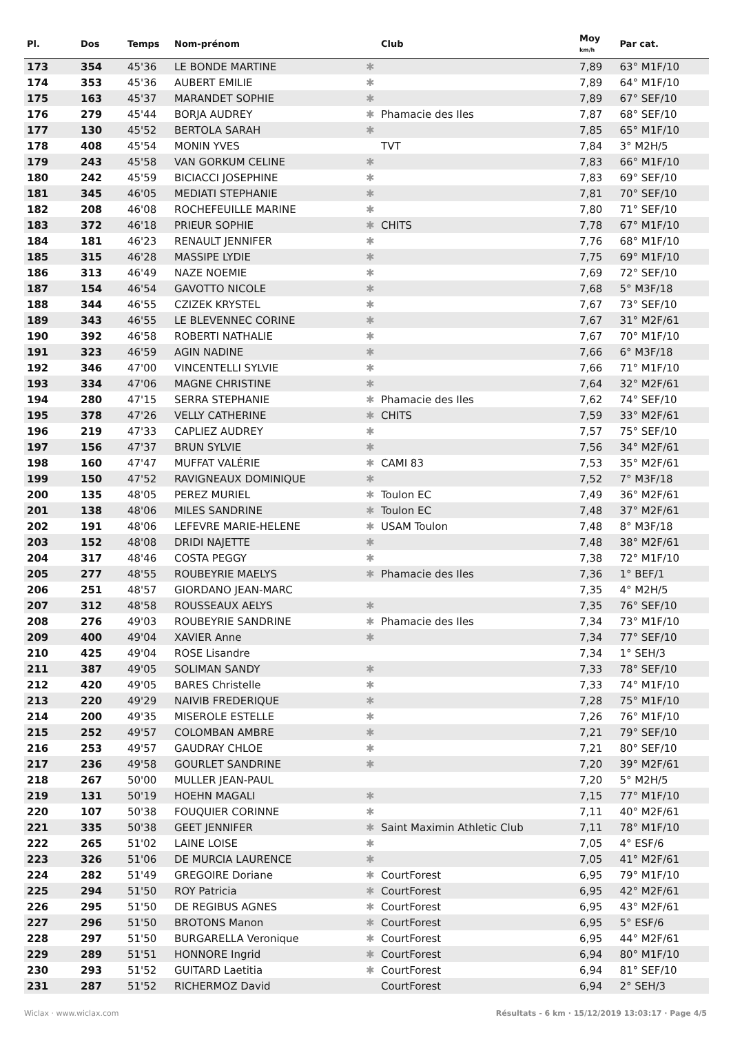| Pl. | Dos | Temps | Nom-prénom | | Club | Moy km/h | Par cat. |
| --- | --- | --- | --- | --- | --- | --- | --- |
| 173 | 354 | 45'36 | LE BONDE MARTINE | ✱ | | 7,89 | 63° M1F/10 |
| 174 | 353 | 45'36 | AUBERT EMILIE | ✱ | | 7,89 | 64° M1F/10 |
| 175 | 163 | 45'37 | MARANDET SOPHIE | ✱ | | 7,89 | 67° SEF/10 |
| 176 | 279 | 45'44 | BORJA AUDREY | ✱ | Phamacie des Iles | 7,87 | 68° SEF/10 |
| 177 | 130 | 45'52 | BERTOLA SARAH | ✱ | | 7,85 | 65° M1F/10 |
| 178 | 408 | 45'54 | MONIN YVES | | TVT | 7,84 | 3° M2H/5 |
| 179 | 243 | 45'58 | VAN GORKUM CELINE | ✱ | | 7,83 | 66° M1F/10 |
| 180 | 242 | 45'59 | BICIACCI JOSEPHINE | ✱ | | 7,83 | 69° SEF/10 |
| 181 | 345 | 46'05 | MEDIATI STEPHANIE | ✱ | | 7,81 | 70° SEF/10 |
| 182 | 208 | 46'08 | ROCHEFEUILLE MARINE | ✱ | | 7,80 | 71° SEF/10 |
| 183 | 372 | 46'18 | PRIEUR SOPHIE | ✱ | CHITS | 7,78 | 67° M1F/10 |
| 184 | 181 | 46'23 | RENAULT JENNIFER | ✱ | | 7,76 | 68° M1F/10 |
| 185 | 315 | 46'28 | MASSIPE LYDIE | ✱ | | 7,75 | 69° M1F/10 |
| 186 | 313 | 46'49 | NAZE NOEMIE | ✱ | | 7,69 | 72° SEF/10 |
| 187 | 154 | 46'54 | GAVOTTO NICOLE | ✱ | | 7,68 | 5° M3F/18 |
| 188 | 344 | 46'55 | CZIZEK KRYSTEL | ✱ | | 7,67 | 73° SEF/10 |
| 189 | 343 | 46'55 | LE BLEVENNEC CORINE | ✱ | | 7,67 | 31° M2F/61 |
| 190 | 392 | 46'58 | ROBERTI NATHALIE | ✱ | | 7,67 | 70° M1F/10 |
| 191 | 323 | 46'59 | AGIN NADINE | ✱ | | 7,66 | 6° M3F/18 |
| 192 | 346 | 47'00 | VINCENTELLI SYLVIE | ✱ | | 7,66 | 71° M1F/10 |
| 193 | 334 | 47'06 | MAGNE CHRISTINE | ✱ | | 7,64 | 32° M2F/61 |
| 194 | 280 | 47'15 | SERRA STEPHANIE | ✱ | Phamacie des Iles | 7,62 | 74° SEF/10 |
| 195 | 378 | 47'26 | VELLY CATHERINE | ✱ | CHITS | 7,59 | 33° M2F/61 |
| 196 | 219 | 47'33 | CAPLIEZ AUDREY | ✱ | | 7,57 | 75° SEF/10 |
| 197 | 156 | 47'37 | BRUN SYLVIE | ✱ | | 7,56 | 34° M2F/61 |
| 198 | 160 | 47'47 | MUFFAT VALÉRIE | ✱ | CAMI 83 | 7,53 | 35° M2F/61 |
| 199 | 150 | 47'52 | RAVIGNEAUX DOMINIQUE | ✱ | | 7,52 | 7° M3F/18 |
| 200 | 135 | 48'05 | PEREZ MURIEL | ✱ | Toulon EC | 7,49 | 36° M2F/61 |
| 201 | 138 | 48'06 | MILES SANDRINE | ✱ | Toulon EC | 7,48 | 37° M2F/61 |
| 202 | 191 | 48'06 | LEFEVRE MARIE-HELENE | ✱ | USAM Toulon | 7,48 | 8° M3F/18 |
| 203 | 152 | 48'08 | DRIDI NAJETTE | ✱ | | 7,48 | 38° M2F/61 |
| 204 | 317 | 48'46 | COSTA PEGGY | ✱ | | 7,38 | 72° M1F/10 |
| 205 | 277 | 48'55 | ROUBEYRIE MAELYS | ✱ | Phamacie des Iles | 7,36 | 1° BEF/1 |
| 206 | 251 | 48'57 | GIORDANO JEAN-MARC | | | 7,35 | 4° M2H/5 |
| 207 | 312 | 48'58 | ROUSSEAUX AELYS | ✱ | | 7,35 | 76° SEF/10 |
| 208 | 276 | 49'03 | ROUBEYRIE SANDRINE | ✱ | Phamacie des Iles | 7,34 | 73° M1F/10 |
| 209 | 400 | 49'04 | XAVIER Anne | ✱ | | 7,34 | 77° SEF/10 |
| 210 | 425 | 49'04 | ROSE Lisandre | | | 7,34 | 1° SEH/3 |
| 211 | 387 | 49'05 | SOLIMAN SANDY | ✱ | | 7,33 | 78° SEF/10 |
| 212 | 420 | 49'05 | BARES Christelle | ✱ | | 7,33 | 74° M1F/10 |
| 213 | 220 | 49'29 | NAIVIB FREDERIQUE | ✱ | | 7,28 | 75° M1F/10 |
| 214 | 200 | 49'35 | MISEROLE ESTELLE | ✱ | | 7,26 | 76° M1F/10 |
| 215 | 252 | 49'57 | COLOMBAN AMBRE | ✱ | | 7,21 | 79° SEF/10 |
| 216 | 253 | 49'57 | GAUDRAY CHLOE | ✱ | | 7,21 | 80° SEF/10 |
| 217 | 236 | 49'58 | GOURLET SANDRINE | ✱ | | 7,20 | 39° M2F/61 |
| 218 | 267 | 50'00 | MULLER JEAN-PAUL | | | 7,20 | 5° M2H/5 |
| 219 | 131 | 50'19 | HOEHN MAGALI | ✱ | | 7,15 | 77° M1F/10 |
| 220 | 107 | 50'38 | FOUQUIER CORINNE | ✱ | | 7,11 | 40° M2F/61 |
| 221 | 335 | 50'38 | GEET JENNIFER | ✱ | Saint Maximin Athletic Club | 7,11 | 78° M1F/10 |
| 222 | 265 | 51'02 | LAINE LOISE | ✱ | | 7,05 | 4° ESF/6 |
| 223 | 326 | 51'06 | DE MURCIA LAURENCE | ✱ | | 7,05 | 41° M2F/61 |
| 224 | 282 | 51'49 | GREGOIRE Doriane | ✱ | CourtForest | 6,95 | 79° M1F/10 |
| 225 | 294 | 51'50 | ROY Patricia | ✱ | CourtForest | 6,95 | 42° M2F/61 |
| 226 | 295 | 51'50 | DE REGIBUS AGNES | ✱ | CourtForest | 6,95 | 43° M2F/61 |
| 227 | 296 | 51'50 | BROTONS Manon | ✱ | CourtForest | 6,95 | 5° ESF/6 |
| 228 | 297 | 51'50 | BURGARELLA Veronique | ✱ | CourtForest | 6,95 | 44° M2F/61 |
| 229 | 289 | 51'51 | HONNORE Ingrid | ✱ | CourtForest | 6,94 | 80° M1F/10 |
| 230 | 293 | 51'52 | GUITARD Laetitia | ✱ | CourtForest | 6,94 | 81° SEF/10 |
| 231 | 287 | 51'52 | RICHERMOZ David | | CourtForest | 6,94 | 2° SEH/3 |
Wiclax · www.wiclax.com Résultats - 6 km · 15/12/2019 13:03:17 · Page 4/5